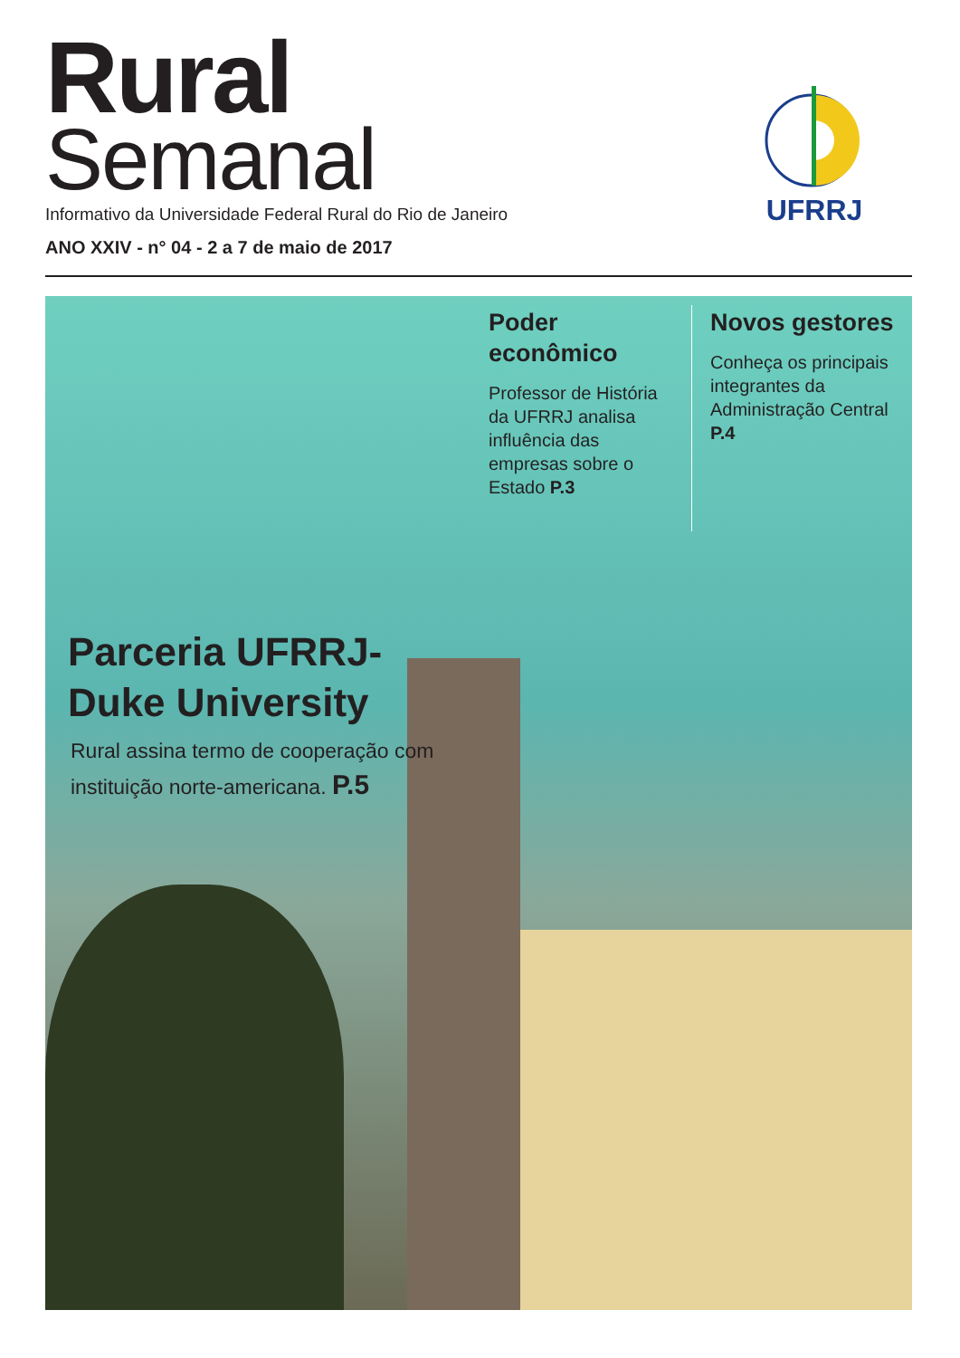Rural
Semanal
Informativo da Universidade Federal Rural do Rio de Janeiro
ANO XXIV - n° 04 - 2 a 7 de maio de 2017
UFRRJ
Poder econômico
Professor de História da UFRRJ analisa influência das empresas sobre o Estado P.3
Novos gestores
Conheça os principais integrantes da Administração Central P.4
Parceria UFRRJ-
Duke University
Rural assina termo de cooperação com
instituição norte-americana. P.5